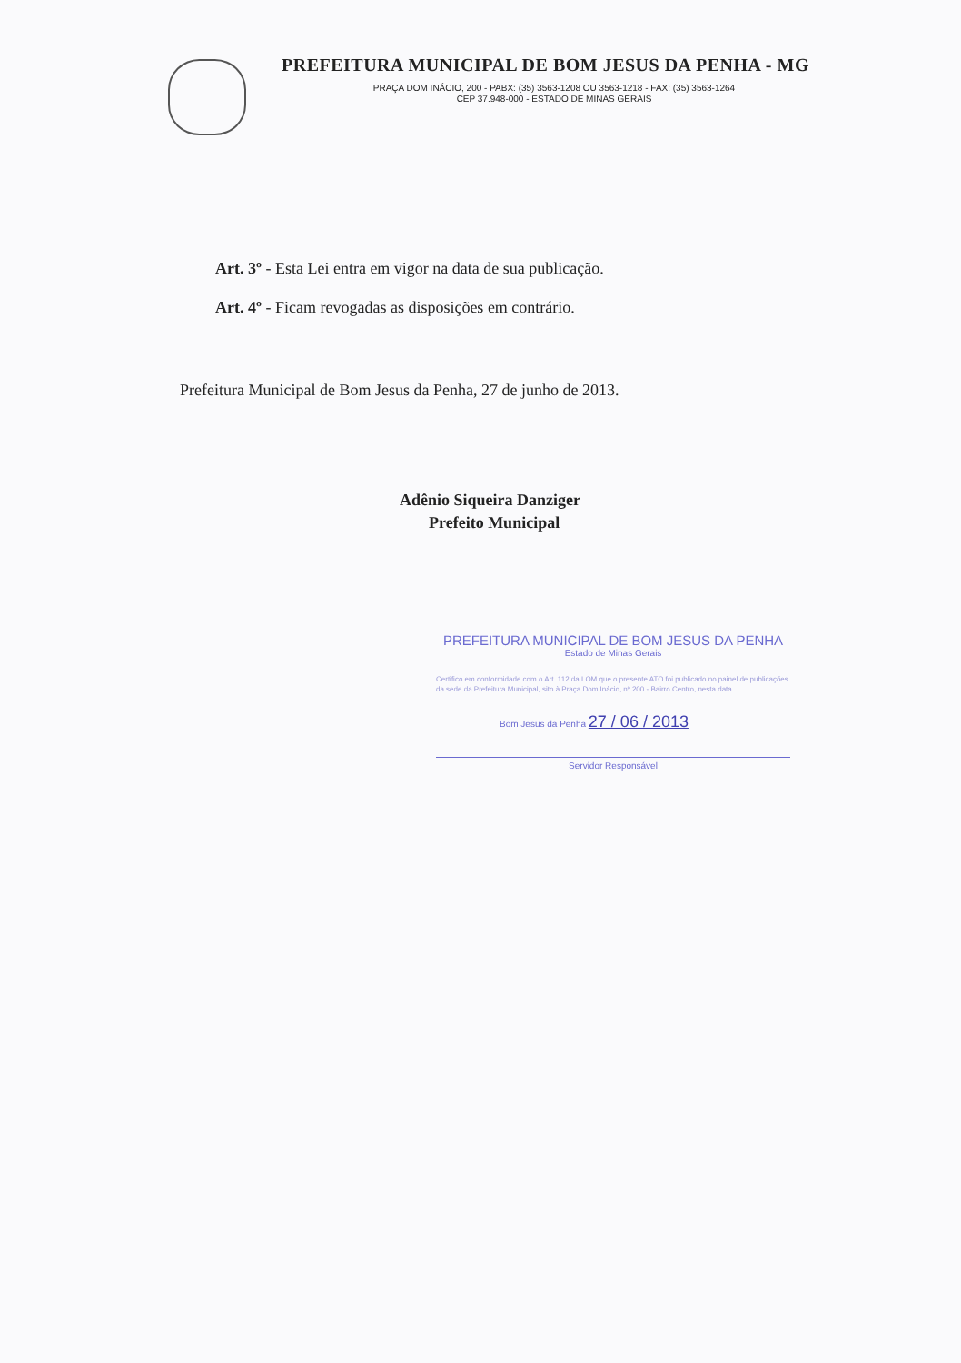PREFEITURA MUNICIPAL DE BOM JESUS DA PENHA - MG
PRAÇA DOM INÁCIO, 200 - PABX: (35) 3563-1208 OU 3563-1218 - FAX: (35) 3563-1264
CEP 37.948-000 - ESTADO DE MINAS GERAIS
Art. 3º - Esta Lei entra em vigor na data de sua publicação.
Art. 4º - Ficam revogadas as disposições em contrário.
Prefeitura Municipal de Bom Jesus da Penha, 27 de junho de 2013.
Adênio Siqueira Danziger
Prefeito Municipal
PREFEITURA MUNICIPAL DE BOM JESUS DA PENHA
Estado de Minas Gerais
Certifico em conformidade com o Art. 112 da LOM que o presente ATO foi publicado no painel de publicações da sede da Prefeitura Municipal, sito à Praça Dom Inácio, nº 200 - Bairro Centro, nesta data.
Bom Jesus da Penha 27 / 06 / 2013
Servidor Responsável